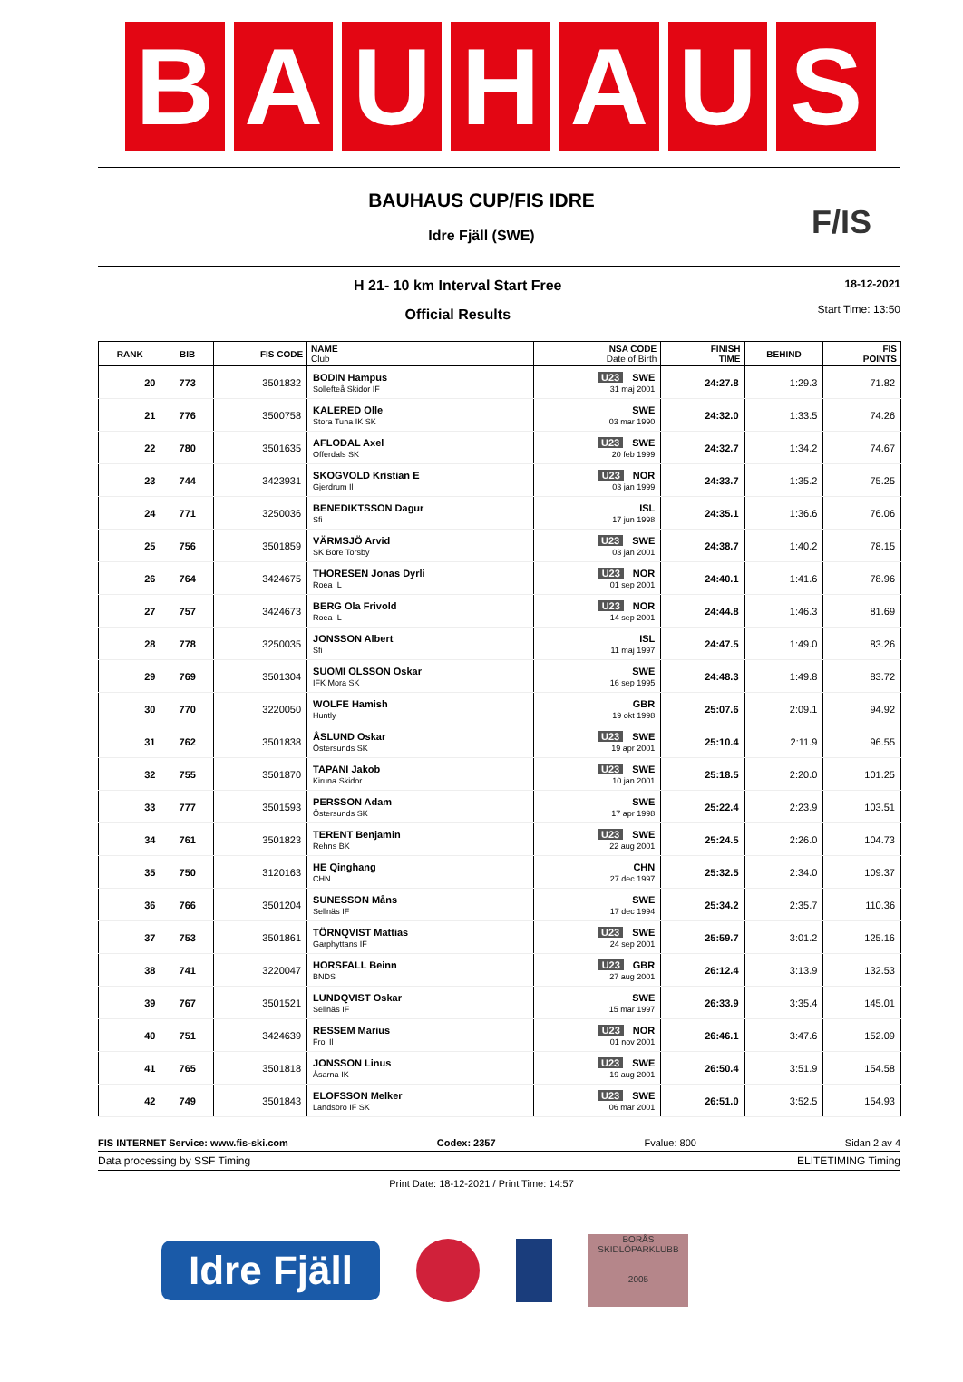B A U H A U S
BAUHAUS CUP/FIS IDRE
F/IS
Idre Fjäll (SWE)
H 21- 10 km Interval Start Free
Official Results
18-12-2021
Start Time: 13:50
| RANK | BIB | FIS CODE | NAME Club | NSA CODE Date of Birth | FINISH TIME | BEHIND | FIS POINTS |
| --- | --- | --- | --- | --- | --- | --- | --- |
| 20 | 773 | 3501832 | BODIN Hampus Sollefteå Skidor IF | U23 SWE 31 maj 2001 | 24:27.8 | 1:29.3 | 71.82 |
| 21 | 776 | 3500758 | KALERED Olle Stora Tuna IK SK | SWE 03 mar 1990 | 24:32.0 | 1:33.5 | 74.26 |
| 22 | 780 | 3501635 | AFLODAL Axel Offerdals SK | U23 SWE 20 feb 1999 | 24:32.7 | 1:34.2 | 74.67 |
| 23 | 744 | 3423931 | SKOGVOLD Kristian E Gjerdrum Il | U23 NOR 03 jan 1999 | 24:33.7 | 1:35.2 | 75.25 |
| 24 | 771 | 3250036 | BENEDIKTSSON Dagur Sfi | ISL 17 jun 1998 | 24:35.1 | 1:36.6 | 76.06 |
| 25 | 756 | 3501859 | VÄRMSJÖ Arvid SK Bore Torsby | U23 SWE 03 jan 2001 | 24:38.7 | 1:40.2 | 78.15 |
| 26 | 764 | 3424675 | THORESEN Jonas Dyrli Roea IL | U23 NOR 01 sep 2001 | 24:40.1 | 1:41.6 | 78.96 |
| 27 | 757 | 3424673 | BERG Ola Frivold Roea IL | U23 NOR 14 sep 2001 | 24:44.8 | 1:46.3 | 81.69 |
| 28 | 778 | 3250035 | JONSSON Albert Sfi | ISL 11 maj 1997 | 24:47.5 | 1:49.0 | 83.26 |
| 29 | 769 | 3501304 | SUOMI OLSSON Oskar IFK Mora SK | SWE 16 sep 1995 | 24:48.3 | 1:49.8 | 83.72 |
| 30 | 770 | 3220050 | WOLFE Hamish Huntly | GBR 19 okt 1998 | 25:07.6 | 2:09.1 | 94.92 |
| 31 | 762 | 3501838 | ÅSLUND Oskar Östersunds SK | U23 SWE 19 apr 2001 | 25:10.4 | 2:11.9 | 96.55 |
| 32 | 755 | 3501870 | TAPANI Jakob Kiruna Skidor | U23 SWE 10 jan 2001 | 25:18.5 | 2:20.0 | 101.25 |
| 33 | 777 | 3501593 | PERSSON Adam Östersunds SK | SWE 17 apr 1998 | 25:22.4 | 2:23.9 | 103.51 |
| 34 | 761 | 3501823 | TERENT Benjamin Rehns BK | U23 SWE 22 aug 2001 | 25:24.5 | 2:26.0 | 104.73 |
| 35 | 750 | 3120163 | HE Qinghang CHN | CHN 27 dec 1997 | 25:32.5 | 2:34.0 | 109.37 |
| 36 | 766 | 3501204 | SUNESSON Måns Sellnäs IF | SWE 17 dec 1994 | 25:34.2 | 2:35.7 | 110.36 |
| 37 | 753 | 3501861 | TÖRNQVIST Mattias Garphyttans IF | U23 SWE 24 sep 2001 | 25:59.7 | 3:01.2 | 125.16 |
| 38 | 741 | 3220047 | HORSFALL Beinn BNDS | U23 GBR 27 aug 2001 | 26:12.4 | 3:13.9 | 132.53 |
| 39 | 767 | 3501521 | LUNDQVIST Oskar Sellnäs IF | SWE 15 mar 1997 | 26:33.9 | 3:35.4 | 145.01 |
| 40 | 751 | 3424639 | RESSEM Marius Frol Il | U23 NOR 01 nov 2001 | 26:46.1 | 3:47.6 | 152.09 |
| 41 | 765 | 3501818 | JONSSON Linus Åsarna IK | U23 SWE 19 aug 2001 | 26:50.4 | 3:51.9 | 154.58 |
| 42 | 749 | 3501843 | ELOFSSON Melker Landsbro IF SK | U23 SWE 06 mar 2001 | 26:51.0 | 3:52.5 | 154.93 |
FIS INTERNET Service: www.fis-ski.com Codex: 2357 Fvalue: 800 Sidan 2 av 4
Data processing by SSF Timing ELITETIMING Timing
Print Date: 18-12-2021 / Print Time: 14:57
Idre Fjäll
BORÅS
SKIDLÖPARKLUBB
2005